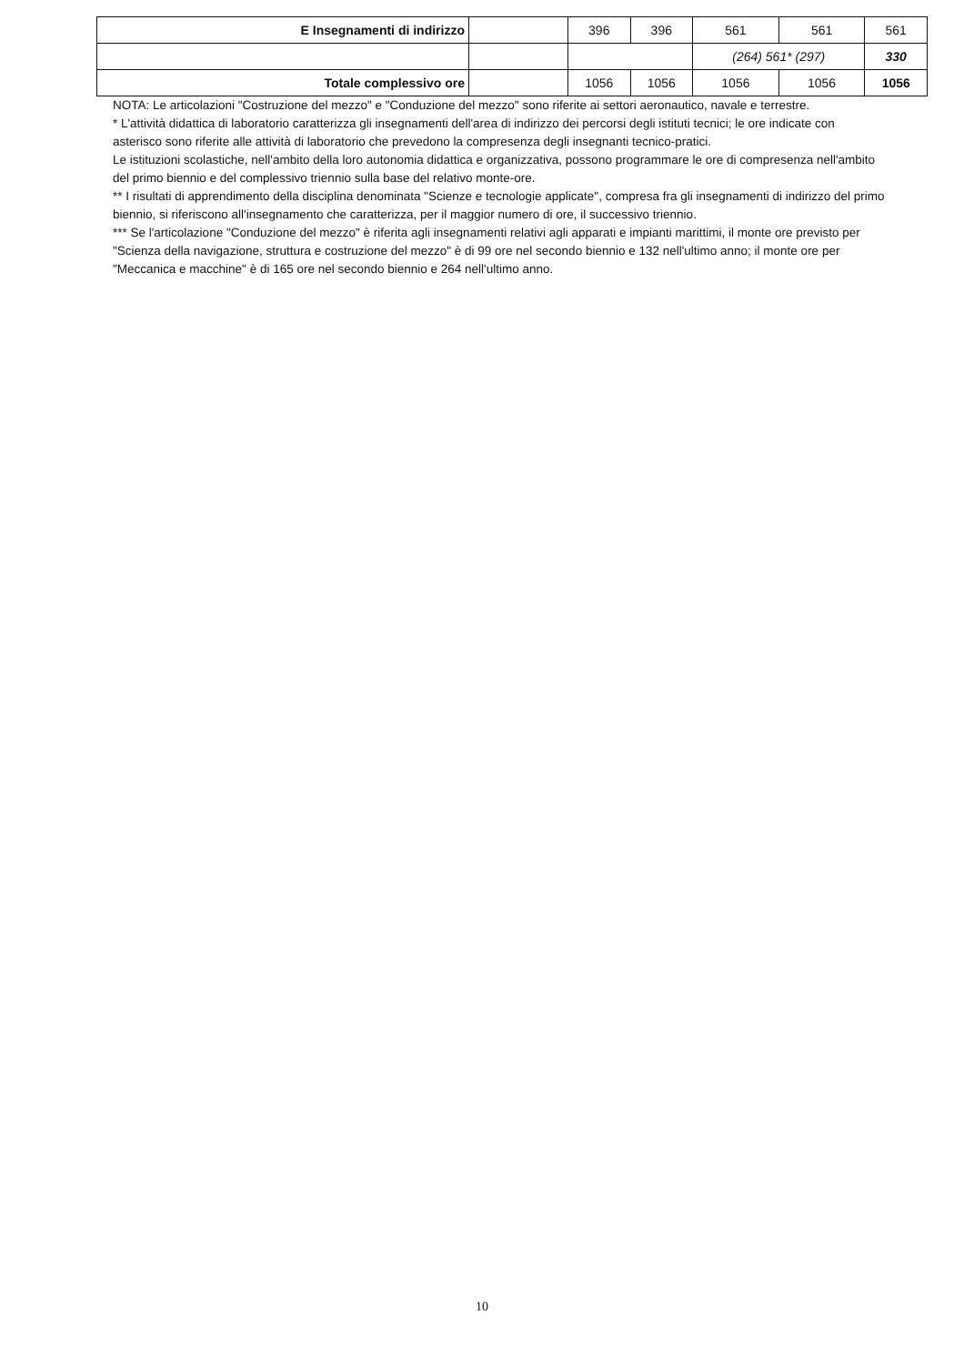| E Insegnamenti di indirizzo | | 396 | 396 | 561 | 561 | 561 |
| | | | | (264) 561* (297) | | 330 |
| Totale complessivo ore | | 1056 | 1056 | 1056 | 1056 | 1056 |
NOTA: Le articolazioni "Costruzione del mezzo" e "Conduzione del mezzo" sono riferite ai settori aeronautico, navale e terrestre.
* L'attività didattica di laboratorio caratterizza gli insegnamenti dell'area di indirizzo dei percorsi degli istituti tecnici; le ore indicate con asterisco sono riferite alle attività di laboratorio che prevedono la compresenza degli insegnanti tecnico-pratici.
Le istituzioni scolastiche, nell'ambito della loro autonomia didattica e organizzativa, possono programmare le ore di compresenza nell'ambito del primo biennio e del complessivo triennio sulla base del relativo monte-ore.
** I risultati di apprendimento della disciplina denominata "Scienze e tecnologie applicate", compresa fra gli insegnamenti di indirizzo del primo biennio, si riferiscono all'insegnamento che caratterizza, per il maggior numero di ore, il successivo triennio.
*** Se l'articolazione "Conduzione del mezzo" è riferita agli insegnamenti relativi agli apparati e impianti marittimi, il monte ore previsto per "Scienza della navigazione, struttura e costruzione del mezzo" è di 99 ore nel secondo biennio e 132 nell'ultimo anno; il monte ore per "Meccanica e macchine" è di 165 ore nel secondo biennio e 264 nell'ultimo anno.
10